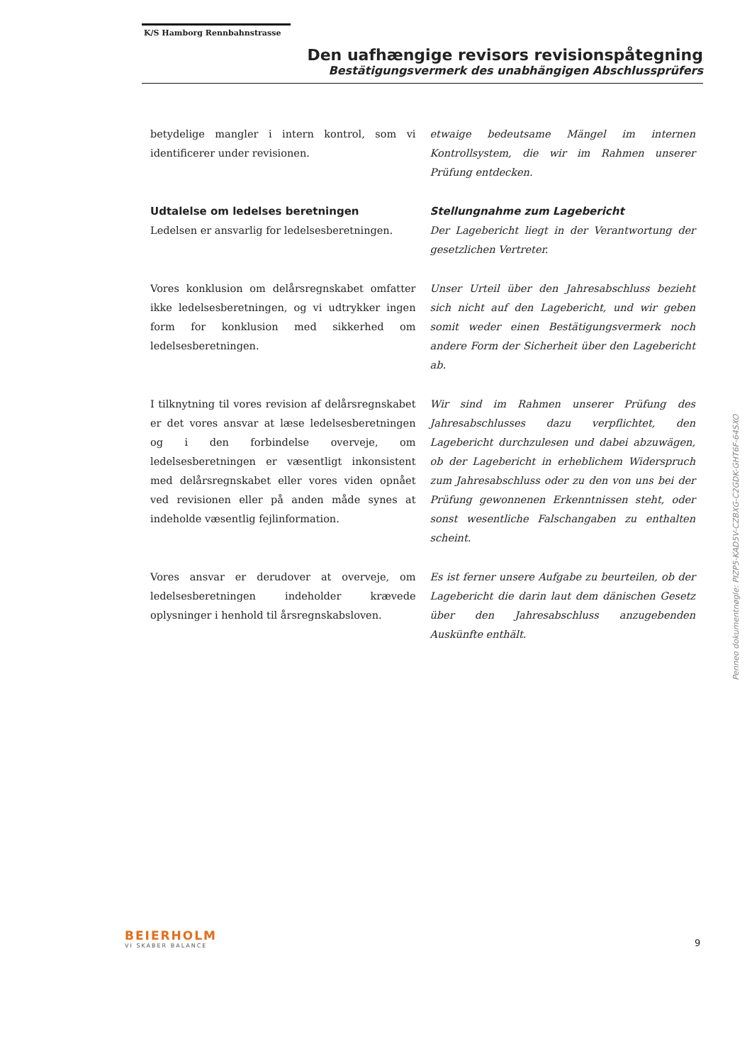K/S Hamborg Rennbahnstrasse
Den uafhængige revisors revisionspåtegning
Bestätigungsvermerk des unabhängigen Abschlussprüfers
betydelige mangler i intern kontrol, som vi identificerer under revisionen.
etwaige bedeutsame Mängel im internen Kontrollsystem, die wir im Rahmen unserer Prüfung entdecken.
Udtalelse om ledelses beretningen
Ledelsen er ansvarlig for ledelsesberetningen.
Stellungnahme zum Lagebericht
Der Lagebericht liegt in der Verantwortung der gesetzlichen Vertreter.
Vores konklusion om delårsregnskabet omfatter ikke ledelsesberetningen, og vi udtrykker ingen form for konklusion med sikkerhed om ledelsesberetningen.
Unser Urteil über den Jahresabschluss bezieht sich nicht auf den Lagebericht, und wir geben somit weder einen Bestätigungsvermerk noch andere Form der Sicherheit über den Lagebericht ab.
I tilknytning til vores revision af delårsregnskabet er det vores ansvar at læse ledelsesberetningen og i den forbindelse overveje, om ledelsesberetningen er væsentligt inkonsistent med delårsregnskabet eller vores viden opnået ved revisionen eller på anden måde synes at indeholde væsentlig fejlinformation.
Wir sind im Rahmen unserer Prüfung des Jahresabschlusses dazu verpflichtet, den Lagebericht durchzulesen und dabei abzuwägen, ob der Lagebericht in erheblichem Widerspruch zum Jahresabschluss oder zu den von uns bei der Prüfung gewonnenen Erkenntnissen steht, oder sonst wesentliche Falschangaben zu enthalten scheint.
Vores ansvar er derudover at overveje, om ledelsesberetningen indeholder krævede oplysninger i henhold til årsregnskabsloven.
Es ist ferner unsere Aufgabe zu beurteilen, ob der Lagebericht die darin laut dem dänischen Gesetz über den Jahresabschluss anzugebenden Auskünfte enthält.
Penneo dokumentnøgle: PIZP5-KAD5V-CZBXG-C2GDK-GHT6F-64SXO
BEIERHOLM
VI SKABER BALANCE
9